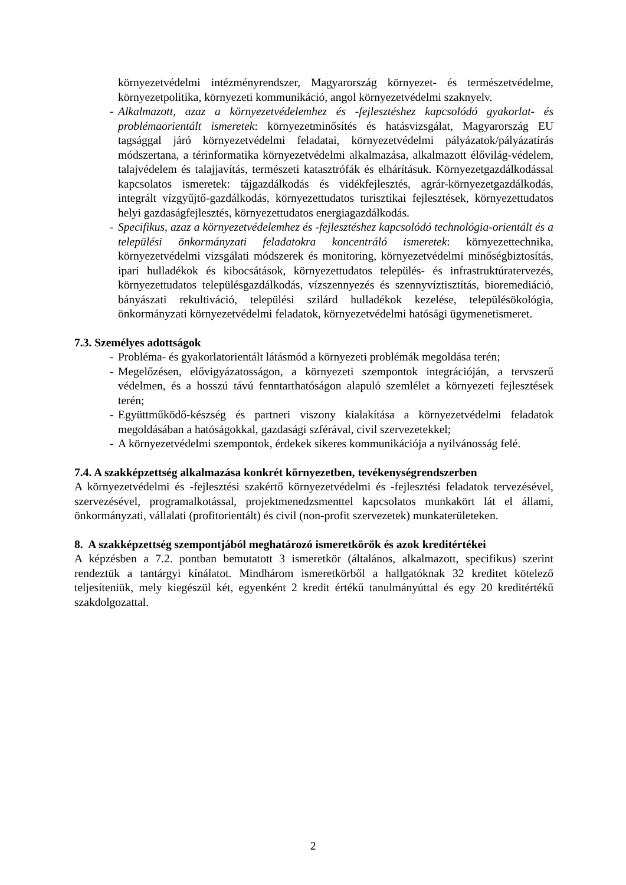környezetvédelmi intézményrendszer, Magyarország környezet- és természetvédelme, környezetpolitika, környezeti kommunikáció, angol környezetvédelmi szaknyelv.
- Alkalmazott, azaz a környezetvédelemhez és -fejlesztéshez kapcsolódó gyakorlat- és problémaorientált ismeretek: környezetminősítés és hatásvizsgálat, Magyarország EU tagsággal járó környezetvédelmi feladatai, környezetvédelmi pályázatok/pályázatírás módszertana, a térinformatika környezetvédelmi alkalmazása, alkalmazott élővilág-védelem, talajvédelem és talajjavítás, természeti katasztrófák és elhárításuk. Környezetgazdálkodással kapcsolatos ismeretek: tájgazdálkodás és vidékfejlesztés, agrár-környezetgazdálkodás, integrált vízgyűjtő-gazdálkodás, környezettudatos turisztikai fejlesztések, környezettudatos helyi gazdaságfejlesztés, környezettudatos energiagazdálkodás.
- Specifikus, azaz a környezetvédelemhez és -fejlesztéshez kapcsolódó technológia-orientált és a települési önkormányzati feladatokra koncentráló ismeretek: környezettechnika, környezetvédelmi vizsgálati módszerek és monitoring, környezetvédelmi minőségbiztosítás, ipari hulladékok és kibocsátások, környezettudatos település- és infrastruktúratervezés, környezettudatos településgazdálkodás, vízszennyezés és szennyvíztisztítás, bioremediáció, bányászati rekultiváció, települési szilárd hulladékok kezelése, településökológia, önkormányzati környezetvédelmi feladatok, környezetvédelmi hatósági ügymenetismeret.
7.3. Személyes adottságok
- Probléma- és gyakorlatorientált látásmód a környezeti problémák megoldása terén;
- Megelőzésen, elővigyázatosságon, a környezeti szempontok integrációján, a tervszerű védelmen, és a hosszú távú fenntarthatóságon alapuló szemlélet a környezeti fejlesztések terén;
- Együttműködő-készség és partneri viszony kialakítása a környezetvédelmi feladatok megoldásában a hatóságokkal, gazdasági szférával, civil szervezetekkel;
- A környezetvédelmi szempontok, érdekek sikeres kommunikációja a nyilvánosság felé.
7.4. A szakképzettség alkalmazása konkrét környezetben, tevékenységrendszerben
A környezetvédelmi és -fejlesztési szakértő környezetvédelmi és -fejlesztési feladatok tervezésével, szervezésével, programalkotással, projektmenedzsmenttel kapcsolatos munkakört lát el állami, önkormányzati, vállalati (profitorientált) és civil (non-profit szervezetek) munkaterületeken.
8. A szakképzettség szempontjából meghatározó ismeretkörök és azok kreditértékei
A képzésben a 7.2. pontban bemutatott 3 ismeretkör (általános, alkalmazott, specifikus) szerint rendeztük a tantárgyi kínálatot. Mindhárom ismeretkörből a hallgatóknak 32 kreditet kötelező teljesíteniük, mely kiegészül két, egyenként 2 kredit értékű tanulmányúttal és egy 20 kreditértékű szakdolgozattal.
2